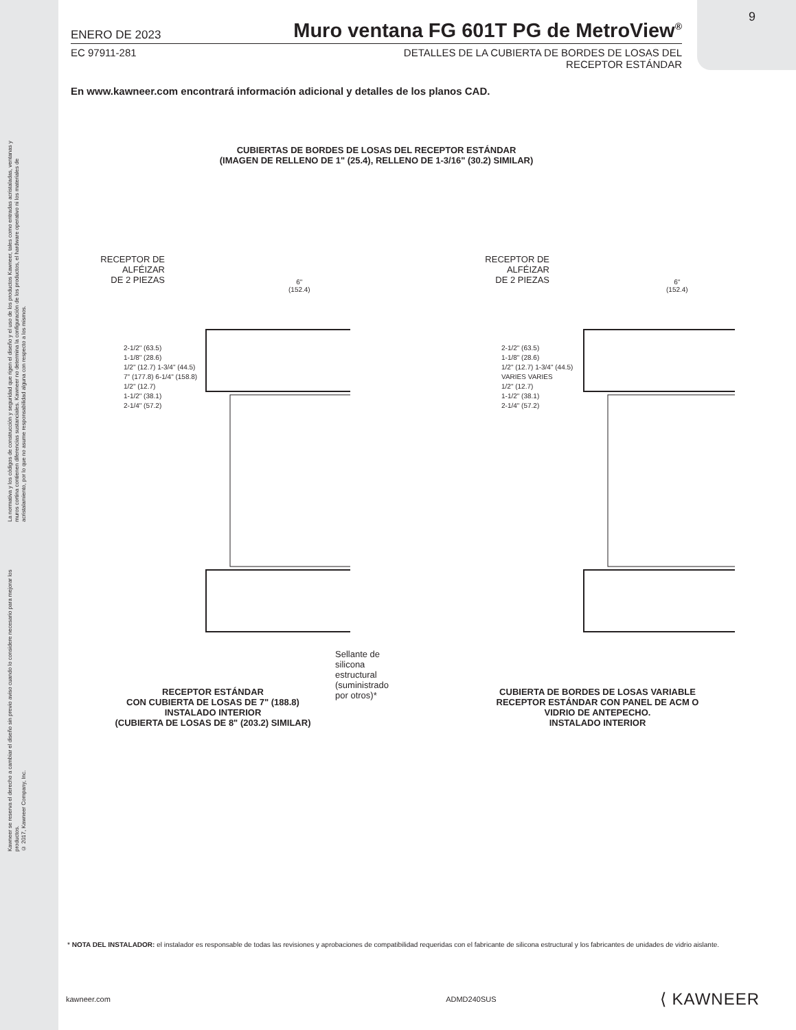9
La normativa y los códigos de construcción y seguridad que rigen el diseño y el uso de los productos Kawneer, tales como entradas acristaladas, ventanas y muros cortina contienen diferencias sustanciales. Kawneer no determina la configuración de los productos, el hardware operativo ni los materiales de acristalamiento, por lo que no asume responsabilidad alguna con respecto a los mismos.
Kawneer se reserva el derecho a cambiar el diseño sin previo aviso cuando lo considere necesario para mejorar los productos.
© 2017, Kawneer Company, Inc.
ENERO DE 2023 Muro ventana FG 601T PG de MetroView<sup>®</sup>
EC 97911-281 DETALLES DE LA CUBIERTA DE BORDES DE LOSAS DEL
RECEPTOR ESTÁNDAR
En www.kawneer.com encontrará información adicional y detalles de los planos CAD.
CUBIERTAS DE BORDES DE LOSAS DEL RECEPTOR ESTÁNDAR
(IMAGEN DE RELLENO DE 1" (25.4), RELLENO DE 1-3/16" (30.2) SIMILAR)
RECEPTOR DE
ALFÉIZAR
DE 2 PIEZAS
6"
(152.4)
2-1/2" (63.5)
1-1/8" (28.6)
1/2" (12.7) 1-3/4" (44.5)
7" (177.8) 6-1/4" (158.8)
1/2" (12.7)
1-1/2" (38.1)
2-1/4" (57.2)
Sellante de
silicona estructural
(suministrado por otros)*
RECEPTOR ESTÁNDAR
CON CUBIERTA DE LOSAS DE 7" (188.8)
INSTALADO INTERIOR
(CUBIERTA DE LOSAS DE 8" (203.2) SIMILAR)
RECEPTOR DE
ALFÉIZAR
DE 2 PIEZAS
6"
(152.4)
2-1/2" (63.5)
1-1/8" (28.6)
1/2" (12.7) 1-3/4" (44.5)
VARIES VARIES
1/2" (12.7)
1-1/2" (38.1)
2-1/4" (57.2)
CUBIERTA DE BORDES DE LOSAS VARIABLE
RECEPTOR ESTÁNDAR CON PANEL DE ACM O
VIDRIO DE ANTEPECHO.
INSTALADO INTERIOR
* NOTA DEL INSTALADOR: el instalador es responsable de todas las revisiones y aprobaciones de compatibilidad requeridas con el fabricante de silicona estructural y los fabricantes de unidades de vidrio aislante.
kawneer.com ADMD240SUS ⟨ KAWNEER